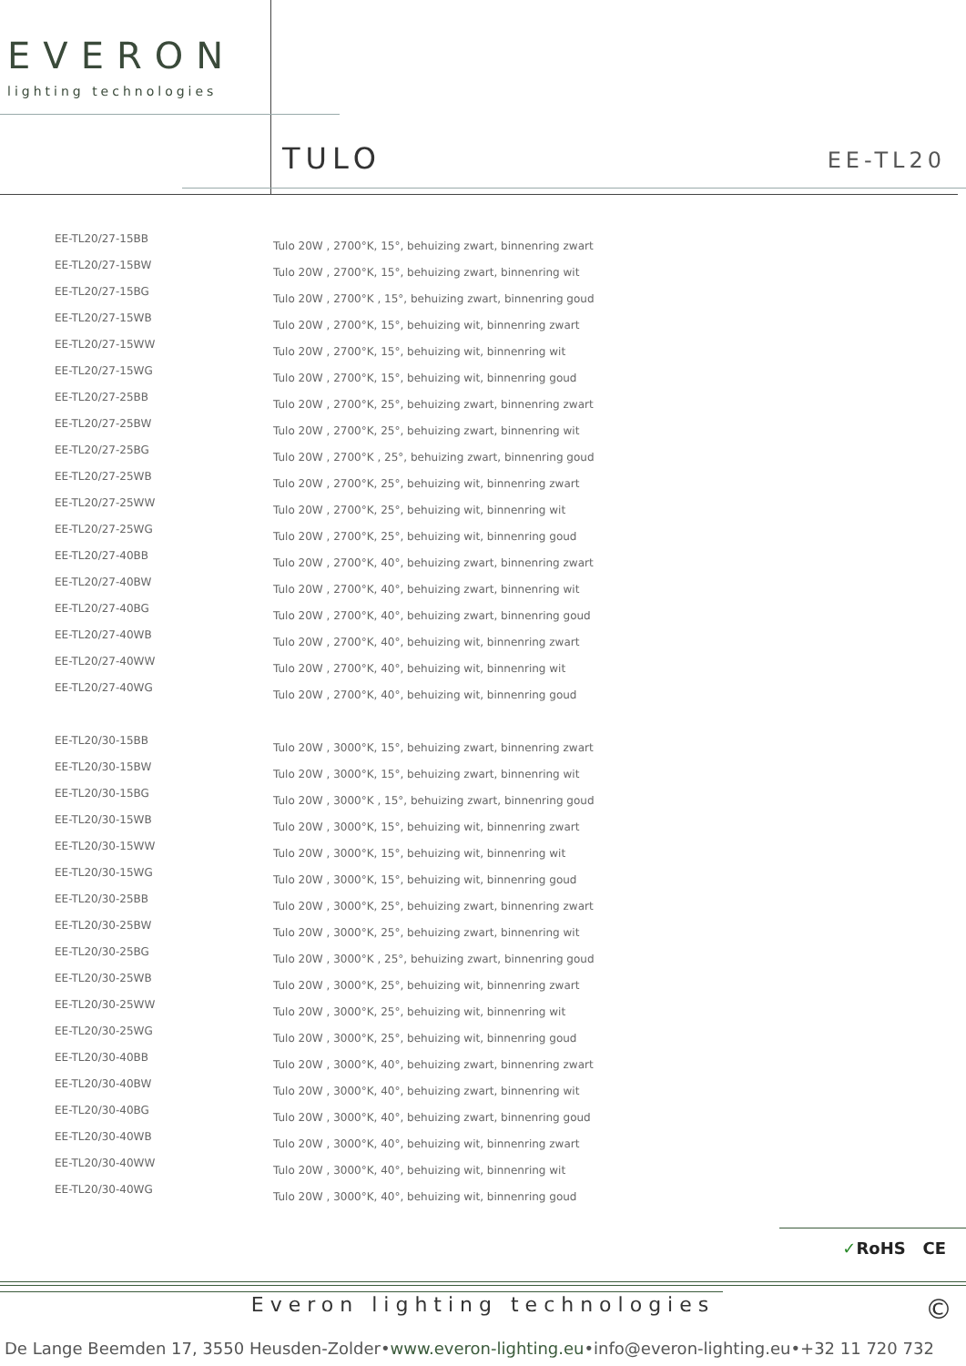EVERON
lighting technologies
TULO EE-TL20
| EE-TL20/27-15BB | Tulo 20W , 2700°K, 15°, behuizing zwart, binnenring zwart |
| EE-TL20/27-15BW | Tulo 20W , 2700°K, 15°, behuizing zwart, binnenring wit |
| EE-TL20/27-15BG | Tulo 20W , 2700°K , 15°, behuizing zwart, binnenring goud |
| EE-TL20/27-15WB | Tulo 20W , 2700°K, 15°, behuizing wit, binnenring zwart |
| EE-TL20/27-15WW | Tulo 20W , 2700°K, 15°, behuizing wit, binnenring wit |
| EE-TL20/27-15WG | Tulo 20W , 2700°K, 15°, behuizing wit, binnenring goud |
| EE-TL20/27-25BB | Tulo 20W , 2700°K, 25°, behuizing zwart, binnenring zwart |
| EE-TL20/27-25BW | Tulo 20W , 2700°K, 25°, behuizing zwart, binnenring wit |
| EE-TL20/27-25BG | Tulo 20W , 2700°K , 25°, behuizing zwart, binnenring goud |
| EE-TL20/27-25WB | Tulo 20W , 2700°K, 25°, behuizing wit, binnenring zwart |
| EE-TL20/27-25WW | Tulo 20W , 2700°K, 25°, behuizing wit, binnenring wit |
| EE-TL20/27-25WG | Tulo 20W , 2700°K, 25°, behuizing wit, binnenring goud |
| EE-TL20/27-40BB | Tulo 20W , 2700°K, 40°, behuizing zwart, binnenring zwart |
| EE-TL20/27-40BW | Tulo 20W , 2700°K, 40°, behuizing zwart, binnenring wit |
| EE-TL20/27-40BG | Tulo 20W , 2700°K, 40°, behuizing zwart, binnenring goud |
| EE-TL20/27-40WB | Tulo 20W , 2700°K, 40°, behuizing wit, binnenring zwart |
| EE-TL20/27-40WW | Tulo 20W , 2700°K, 40°, behuizing wit, binnenring wit |
| EE-TL20/27-40WG | Tulo 20W , 2700°K, 40°, behuizing wit, binnenring goud |
| EE-TL20/30-15BB | Tulo 20W , 3000°K, 15°, behuizing zwart, binnenring zwart |
| EE-TL20/30-15BW | Tulo 20W , 3000°K, 15°, behuizing zwart, binnenring wit |
| EE-TL20/30-15BG | Tulo 20W , 3000°K , 15°, behuizing zwart, binnenring goud |
| EE-TL20/30-15WB | Tulo 20W , 3000°K, 15°, behuizing wit, binnenring zwart |
| EE-TL20/30-15WW | Tulo 20W , 3000°K, 15°, behuizing wit, binnenring wit |
| EE-TL20/30-15WG | Tulo 20W , 3000°K, 15°, behuizing wit, binnenring goud |
| EE-TL20/30-25BB | Tulo 20W , 3000°K, 25°, behuizing zwart, binnenring zwart |
| EE-TL20/30-25BW | Tulo 20W , 3000°K, 25°, behuizing zwart, binnenring wit |
| EE-TL20/30-25BG | Tulo 20W , 3000°K , 25°, behuizing zwart, binnenring goud |
| EE-TL20/30-25WB | Tulo 20W , 3000°K, 25°, behuizing wit, binnenring zwart |
| EE-TL20/30-25WW | Tulo 20W , 3000°K, 25°, behuizing wit, binnenring wit |
| EE-TL20/30-25WG | Tulo 20W , 3000°K, 25°, behuizing wit, binnenring goud |
| EE-TL20/30-40BB | Tulo 20W , 3000°K, 40°, behuizing zwart, binnenring zwart |
| EE-TL20/30-40BW | Tulo 20W , 3000°K, 40°, behuizing zwart, binnenring wit |
| EE-TL20/30-40BG | Tulo 20W , 3000°K, 40°, behuizing zwart, binnenring goud |
| EE-TL20/30-40WB | Tulo 20W , 3000°K, 40°, behuizing wit, binnenring zwart |
| EE-TL20/30-40WW | Tulo 20W , 3000°K, 40°, behuizing wit, binnenring wit |
| EE-TL20/30-40WG | Tulo 20W , 3000°K, 40°, behuizing wit, binnenring goud |
✓RoHS CE
Everon lighting technologies ©
De Lange Beemden 17, 3550 Heusden-Zolder•www.everon-lighting.eu•info@everon-lighting.eu•+32 11 720 732